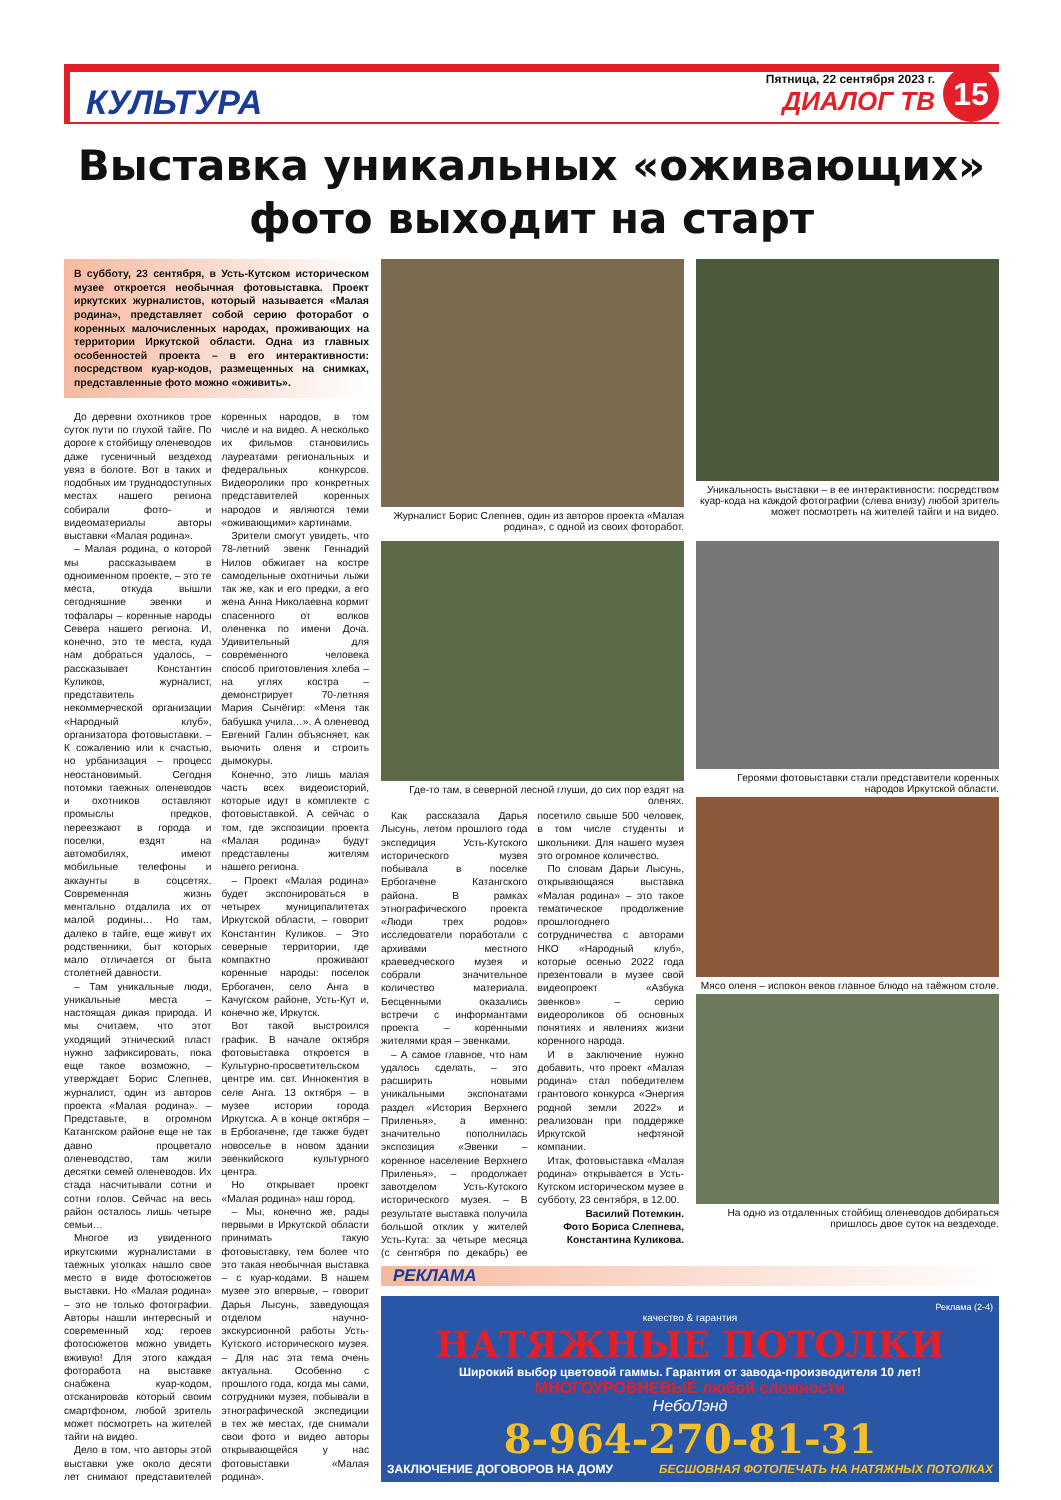КУЛЬТУРА
Пятница, 22 сентября 2023 г.
ДИАЛОГ ТВ
15
Выставка уникальных «оживающих» фото выходит на старт
В субботу, 23 сентября, в Усть-Кутском историческом музее откроется необычная фотовыставка. Проект иркутских журналистов, который называется «Малая родина», представляет собой серию фоторабот о коренных малочисленных народах, проживающих на территории Иркутской области. Одна из главных особенностей проекта – в его интерактивности: посредством куар-кодов, размещенных на снимках, представленные фото можно «оживить».
До деревни охотников трое суток пути по глухой тайге. По дороге к стойбищу оленеводов даже гусеничный вездеход увяз в болоте. Вот в таких и подобных им труднодоступных местах нашего региона собирали фото- и видеоматериалы авторы выставки «Малая родина».
– Малая родина, о которой мы рассказываем в одноименном проекте, – это те места, откуда вышли сегодняшние эвенки и тофалары – коренные народы Севера нашего региона. И, конечно, это те места, куда нам добраться удалось, – рассказывает Константин Куликов, журналист, представитель некоммерческой организации «Народный клуб», организатора фотовыставки. – К сожалению или к счастью, но урбанизация – процесс неостановимый. Сегодня потомки таежных оленеводов и охотников оставляют промыслы предков, переезжают в города и поселки, ездят на автомобилях, имеют мобильные телефоны и аккаунты в соцсетях. Современная жизнь ментально отдалила их от малой родины… Но там, далеко в тайге, еще живут их родственники, быт которых мало отличается от быта столетней давности.
– Там уникальные люди, уникальные места – настоящая дикая природа. И мы считаем, что этот уходящий этнический пласт нужно зафиксировать, пока еще такое возможно, – утверждает Борис Слепнев, журналист, один из авторов проекта «Малая родина». – Представьте, в огромном Катангском районе еще не так давно процветало оленеводство, там жили десятки семей оленеводов. Их стада насчитывали сотни и сотни голов. Сейчас на весь район осталось лишь четыре семьи…
Многое из увиденного иркутскими журналистами в таежных уголках нашло свое место в виде фотосюжетов выставки. Но «Малая родина» – это не только фотографии. Авторы нашли интересный и современный ход: героев фотосюжетов можно увидеть вживую! Для этого каждая фоторабота на выставке снабжена куар-кодом, отсканировав который своим смартфоном, любой зритель может посмотреть на жителей тайги на видео.
Дело в том, что авторы этой выставки уже около десяти лет снимают представителей коренных народов, в том числе и на видео. А несколько их фильмов становились лауреатами региональных и федеральных конкурсов. Видеоролики про конкретных представителей коренных народов и являются теми «оживающими» картинами.
Зрители смогут увидеть, что 78-летний эвенк Геннадий Нилов обжигает на костре самодельные охотничьи лыжи так же, как и его предки, а его жена Анна Николаевна кормит спасенного от волков олененка по имени Доча. Удивительный для современного человека способ приготовления хлеба – на углях костра – демонстрирует 70-летняя Мария Сычёгир: «Меня так бабушка учила…». А оленевод Евгений Галин объясняет, как вьючить оленя и строить дымокуры.
Конечно, это лишь малая часть всех видеоисторий, которые идут в комплекте с фотовыставкой. А сейчас о том, где экспозиции проекта «Малая родина» будут представлены жителям нашего региона.
– Проект «Малая родина» будет экспонироваться в четырех муниципалитетах Иркутской области, – говорит Константин Куликов. – Это северные территории, где компактно проживают коренные народы: поселок Ербогачен, село Анга в Качугском районе, Усть-Кут и, конечно же, Иркутск.
Вот такой выстроился график. В начале октября фотовыставка откроется в Культурно-просветительском центре им. свт. Иннокентия в селе Анга. 13 октября – в музее истории города Иркутска. А в конце октября – в Ербогачене, где также будет новоселье в новом здании эвенкийского культурного центра.
Но открывает проект «Малая родина» наш город.
– Мы, конечно же, рады первыми в Иркутской области принимать такую фотовыставку, тем более что это такая необычная выставка – с куар-кодами. В нашем музее это впервые, – говорит Дарья Лысунь, заведующая отделом научно-экскурсионной работы Усть-Кутского исторического музея. – Для нас эта тема очень актуальна. Особенно с прошлого года, когда мы сами, сотрудники музея, побывали в этнографической экспедиции в тех же местах, где снимали свои фото и видео авторы открывающейся у нас фотовыставки «Малая родина».
Журналист Борис Слепнев, один из авторов проекта «Малая родина», с одной из своих фоторабот.
Уникальность выставки – в ее интерактивности: посредством куар-кода на каждой фотографии (слева внизу) любой зритель может посмотреть на жителей тайги и на видео.
Где-то там, в северной лесной глуши, до сих пор ездят на оленях.
Как рассказала Дарья Лысунь, летом прошлого года экспедиция Усть-Кутского исторического музея побывала в поселке Ербогачене Катангского района. В рамках этнографического проекта «Люди трех родов» исследователи поработали с архивами местного краеведческого музея и собрали значительное количество материала. Бесценными оказались встречи с информантами проекта – коренными жителями края – эвенками.
– А самое главное, что нам удалось сделать, – это расширить новыми уникальными экспонатами раздел «История Верхнего Приленья», а именно: значительно пополнилась экспозиция «Эвенки – коренное население Верхнего Приленья», – продолжает завотделом Усть-Кутского исторического музея. – В результате выставка получила большой отклик у жителей Усть-Кута: за четыре месяца (с сентября по декабрь) ее посетило свыше 500 человек, в том числе студенты и школьники. Для нашего музея это огромное количество.
По словам Дарьи Лысунь, открывающаяся выставка «Малая родина» – это такое тематическое продолжение прошлогоднего сотрудничества с авторами НКО «Народный клуб», которые осенью 2022 года презентовали в музее свой видеопроект «Азбука эвенков» – серию видеороликов об основных понятиях и явлениях жизни коренного народа.
И в заключение нужно добавить, что проект «Малая родина» стал победителем грантового конкурса «Энергия родной земли 2022» и реализован при поддержке Иркутской нефтяной компании.
Итак, фотовыставка «Малая родина» открывается в Усть-Кутском историческом музее в субботу, 23 сентября, в 12.00.
Василий Потемкин.
Фото Бориса Слепнева, Константина Куликова.
Героями фотовыставки стали представители коренных народов Иркутской области.
Мясо оленя – испокон веков главное блюдо на таёжном столе.
На одно из отдаленных стойбищ оленеводов добираться пришлось двое суток на вездеходе.
РЕКЛАМА
Реклама (2-4)
качество & гарантия
НАТЯЖНЫЕ ПОТОЛКИ
Широкий выбор цветовой гаммы. Гарантия от завода-производителя 10 лет!
МНОГОУРОВНЕВЫЕ любой сложности
НебоЛэнд
8-964-270-81-31
ЗАКЛЮЧЕНИЕ ДОГОВОРОВ НА ДОМУ БЕСШОВНАЯ ФОТОПЕЧАТЬ НА НАТЯЖНЫХ ПОТОЛКАХ